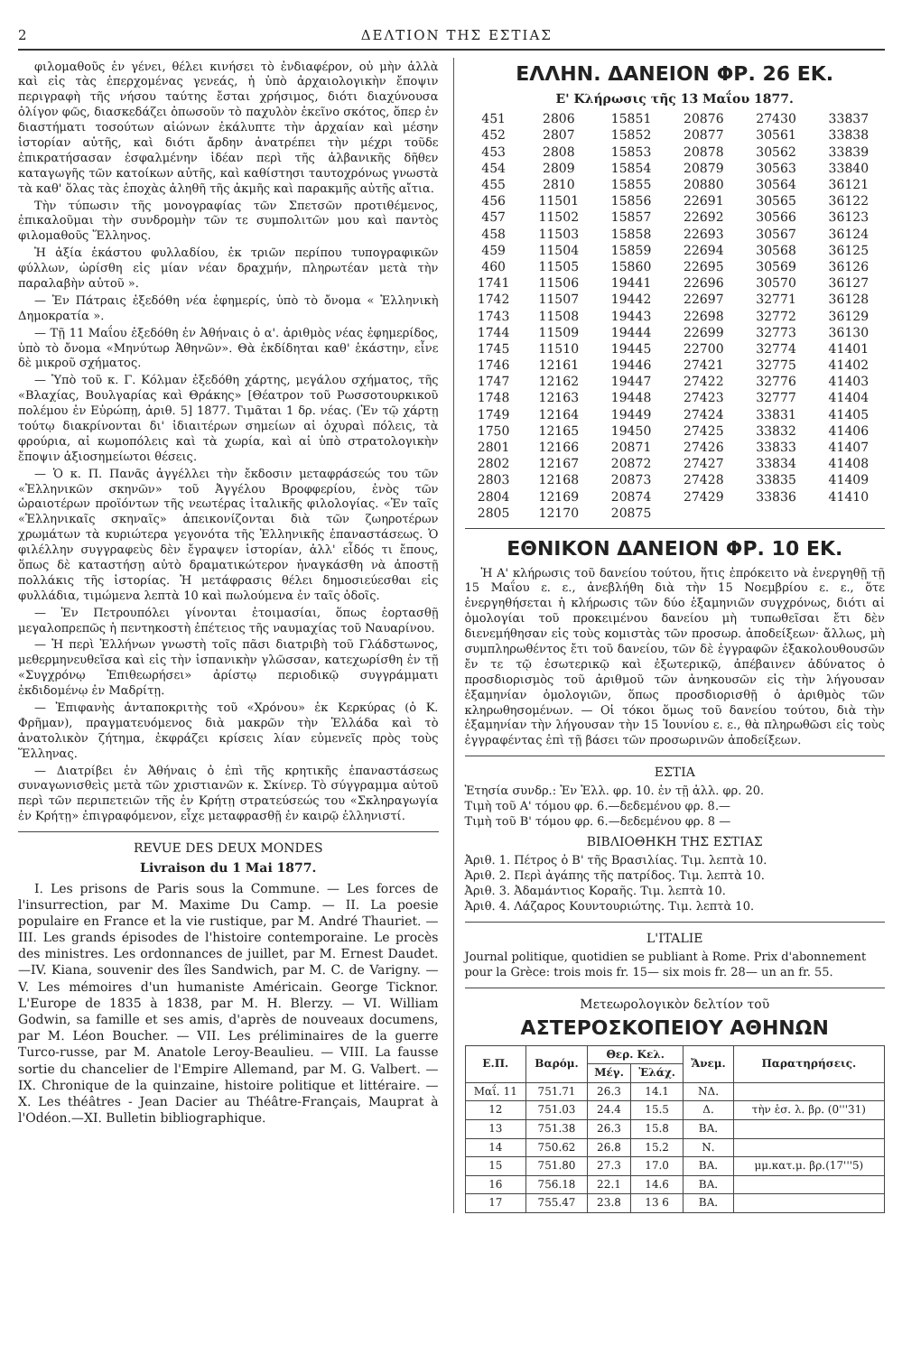2 ΔΕΛΤΙΟΝ ΤΗΣ ΕΣΤΙΑΣ
φιλομαθοῦς ἐν γένει, θέλει κινήσει τὸ ἐνδιαφέρον, οὐ μὴν ἀλλὰ καὶ εἰς τὰς ἐπερχομένας γενεάς, ἡ ὑπὸ ἀρχαιολογικὴν ἔποψιν περιγραφὴ τῆς νήσου ταύτης ἔσται χρήσιμος, διότι διαχύνουσα ὀλίγον φῶς, διασκεδάζει ὁπωσοῦν τὸ παχυλὸν ἐκεῖνο σκότος, ὅπερ ἐν διαστήματι τοσούτων αἰώνων ἐκάλυπτε τὴν ἀρχαίαν καὶ μέσην ἱστορίαν αὐτῆς, καὶ διότι ἄρδην ἀνατρέπει τὴν μέχρι τοῦδε ἐπικρατήσασαν ἐσφαλμένην ἰδέαν περὶ τῆς ἀλβανικῆς δῆθεν καταγωγῆς τῶν κατοίκων αὐτῆς, καὶ καθίστησι ταυτοχρόνως γνωστὰ τὰ καθ' ὅλας τὰς ἐποχὰς ἀληθῆ τῆς ἀκμῆς καὶ παρακμῆς αὐτῆς αἴτια.
Τὴν τύπωσιν τῆς μονογραφίας τῶν Σπετσῶν προτιθέμενος, ἐπικαλοῦμαι τὴν συνδρομὴν τῶν τε συμπολιτῶν μου καὶ παντὸς φιλομαθοῦς Ἕλληνος.
Ἡ ἀξία ἑκάστου φυλλαδίου, ἐκ τριῶν περίπου τυπογραφικῶν φύλλων, ὡρίσθη εἰς μίαν νέαν δραχμήν, πληρωτέαν μετὰ τὴν παραλαβὴν αὐτοῦ ».
— Ἐν Πάτραις ἐξεδόθη νέα ἐφημερίς, ὑπὸ τὸ ὄνομα « Ἑλληνικὴ Δημοκρατία ».
— Τῇ 11 Μαΐου ἐξεδόθη ἐν Ἀθήναις ὁ α'. ἀριθμὸς νέας ἐφημερίδος, ὑπὸ τὸ ὄνομα «Μηνύτωρ Ἀθηνῶν». Θὰ ἐκδίδηται καθ' ἑκάστην, εἶνε δὲ μικροῦ σχήματος.
— Ὑπὸ τοῦ κ. Γ. Κόλμαν ἐξεδόθη χάρτης, μεγάλου σχήματος, τῆς «Βλαχίας, Βουλγαρίας καὶ Θράκης» [Θέατρον τοῦ Ρωσσοτουρκικοῦ πολέμου ἐν Εὐρώπῃ, ἀριθ. 5] 1877. Τιμᾶται 1 δρ. νέας. (Ἐν τῷ χάρτῃ τούτῳ διακρίνονται δι' ἰδιαιτέρων σημείων αἱ ὀχυραὶ πόλεις, τὰ φρούρια, αἱ κωμοπόλεις καὶ τὰ χωρία, καὶ αἱ ὑπὸ στρατολογικὴν ἔποψιν ἀξιοσημείωτοι θέσεις.
— Ὁ κ. Π. Πανᾶς ἀγγέλλει τὴν ἔκδοσιν μεταφράσεώς του τῶν «Ἑλληνικῶν σκηνῶν» τοῦ Ἀγγέλου Βροφφερίου, ἑνὸς τῶν ὡραιοτέρων προϊόντων τῆς νεωτέρας ἰταλικῆς φιλολογίας. «Ἐν ταῖς «Ἑλληνικαῖς σκηναῖς» ἀπεικονίζονται διὰ τῶν ζωηροτέρων χρωμάτων τὰ κυριώτερα γεγονότα τῆς Ἑλληνικῆς ἐπαναστάσεως. Ὁ φιλέλλην συγγραφεὺς δὲν ἔγραψεν ἱστορίαν, ἀλλ' εἶδός τι ἔπους, ὅπως δὲ καταστήσῃ αὐτὸ δραματικώτερον ἠναγκάσθη νὰ ἀποστῇ πολλάκις τῆς ἱστορίας. Ἡ μετάφρασις θέλει δημοσιεύεσθαι εἰς φυλλάδια, τιμώμενα λεπτὰ 10 καὶ πωλούμενα ἐν ταῖς ὁδοῖς.
— Ἐν Πετρουπόλει γίνονται ἑτοιμασίαι, ὅπως ἑορτασθῇ μεγαλοπρεπῶς ἡ πεντηκοστὴ ἐπέτειος τῆς ναυμαχίας τοῦ Ναυαρίνου.
— Ἡ περὶ Ἑλλήνων γνωστὴ τοῖς πᾶσι διατριβὴ τοῦ Γλάδστωνος, μεθερμηνευθεῖσα καὶ εἰς τὴν ἰσπανικὴν γλῶσσαν, κατεχωρίσθη ἐν τῇ «Συγχρόνῳ Ἐπιθεωρήσει» ἀρίστῳ περιοδικῷ συγγράμματι ἐκδιδομένῳ ἐν Μαδρίτῃ.
— Ἐπιφανὴς ἀνταποκριτὴς τοῦ «Χρόνου» ἐκ Κερκύρας (ὁ Κ. Φρῆμαν), πραγματευόμενος διὰ μακρῶν τὴν Ἑλλάδα καὶ τὸ ἀνατολικὸν ζήτημα, ἐκφράζει κρίσεις λίαν εὐμενεῖς πρὸς τοὺς Ἕλληνας.
— Διατρίβει ἐν Ἀθήναις ὁ ἐπὶ τῆς κρητικῆς ἐπαναστάσεως συναγωνισθεὶς μετὰ τῶν χριστιανῶν κ. Σκίνερ. Τὸ σύγγραμμα αὐτοῦ περὶ τῶν περιπετειῶν τῆς ἐν Κρήτῃ στρατεύσεώς του «Σκληραγωγία ἐν Κρήτῃ» ἐπιγραφόμενον, εἶχε μεταφρασθῇ ἐν καιρῷ ἑλληνιστί.
REVUE DES DEUX MONDES
Livraison du 1 Mai 1877.
I. Les prisons de Paris sous la Commune. — Les forces de l'insurrection, par M. Maxime Du Camp. — II. La poesie populaire en France et la vie rustique, par M. André Thauriet. — III. Les grands épisodes de l'histoire contemporaine. Le procès des ministres. Les ordonnances de juillet, par M. Ernest Daudet.—IV. Kiana, souvenir des îles Sandwich, par M. C. de Varigny. — V. Les mémoires d'un humaniste Américain. George Ticknor. L'Europe de 1835 à 1838, par M. H. Blerzy. — VI. William Godwin, sa famille et ses amis, d'après de nouveaux documens, par M. Léon Boucher. — VII. Les préliminaires de la guerre Turco-russe, par M. Anatole Leroy-Beaulieu. — VIII. La fausse sortie du chancelier de l'Empire Allemand, par M. G. Valbert. — IX. Chronique de la quinzaine, histoire politique et littéraire. — X. Les théâtres - Jean Dacier au Théâtre-Français, Mauprat à l'Odéon.—XI. Bulletin bibliographique.
ΕΛΛΗΝ. ΔΑΝΕΙΟΝ ΦΡ. 26 ΕΚ.
Ε' Κλήρωσις τῆς 13 Μαΐου 1877.
| 451 | 2806 | 15851 | 20876 | 27430 | 33837 |
| 452 | 2807 | 15852 | 20877 | 30561 | 33838 |
| 453 | 2808 | 15853 | 20878 | 30562 | 33839 |
| 454 | 2809 | 15854 | 20879 | 30563 | 33840 |
| 455 | 2810 | 15855 | 20880 | 30564 | 36121 |
| 456 | 11501 | 15856 | 22691 | 30565 | 36122 |
| 457 | 11502 | 15857 | 22692 | 30566 | 36123 |
| 458 | 11503 | 15858 | 22693 | 30567 | 36124 |
| 459 | 11504 | 15859 | 22694 | 30568 | 36125 |
| 460 | 11505 | 15860 | 22695 | 30569 | 36126 |
| 1741 | 11506 | 19441 | 22696 | 30570 | 36127 |
| 1742 | 11507 | 19442 | 22697 | 32771 | 36128 |
| 1743 | 11508 | 19443 | 22698 | 32772 | 36129 |
| 1744 | 11509 | 19444 | 22699 | 32773 | 36130 |
| 1745 | 11510 | 19445 | 22700 | 32774 | 41401 |
| 1746 | 12161 | 19446 | 27421 | 32775 | 41402 |
| 1747 | 12162 | 19447 | 27422 | 32776 | 41403 |
| 1748 | 12163 | 19448 | 27423 | 32777 | 41404 |
| 1749 | 12164 | 19449 | 27424 | 33831 | 41405 |
| 1750 | 12165 | 19450 | 27425 | 33832 | 41406 |
| 2801 | 12166 | 20871 | 27426 | 33833 | 41407 |
| 2802 | 12167 | 20872 | 27427 | 33834 | 41408 |
| 2803 | 12168 | 20873 | 27428 | 33835 | 41409 |
| 2804 | 12169 | 20874 | 27429 | 33836 | 41410 |
| 2805 | 12170 | 20875 | | | |
ΕΘΝΙΚΟΝ ΔΑΝΕΙΟΝ ΦΡ. 10 ΕΚ.
Ἡ Α' κλήρωσις τοῦ δανείου τούτου, ἥτις ἐπρόκειτο νὰ ἐνεργηθῇ τῇ 15 Μαΐου ε. ε., ἀνεβλήθη διὰ τὴν 15 Νοεμβρίου ε. ε., ὅτε ἐνεργηθήσεται ἡ κλήρωσις τῶν δύο ἑξαμηνιῶν συγχρόνως, διότι αἱ ὁμολογίαι τοῦ προκειμένου δανείου μὴ τυπωθεῖσαι ἔτι δὲν διενεμήθησαν εἰς τοὺς κομιστὰς τῶν προσωρ. ἀποδείξεων· ἄλλως, μὴ συμπληρωθέντος ἔτι τοῦ δανείου, τῶν δὲ ἐγγραφῶν ἐξακολουθουσῶν ἔν τε τῷ ἐσωτερικῷ καὶ ἐξωτερικῷ, ἀπέβαινεν ἀδύνατος ὁ προσδιορισμὸς τοῦ ἀριθμοῦ τῶν ἀνηκουσῶν εἰς τὴν λήγουσαν ἑξαμηνίαν ὁμολογιῶν, ὅπως προσδιορισθῇ ὁ ἀριθμὸς τῶν κληρωθησομένων. — Οἱ τόκοι ὅμως τοῦ δανείου τούτου, διὰ τὴν ἑξαμηνίαν τὴν λήγουσαν τὴν 15 Ἰουνίου ε. ε., θὰ πληρωθῶσι εἰς τοὺς ἐγγραφέντας ἐπὶ τῇ βάσει τῶν προσωρινῶν ἀποδείξεων.
ΕΣΤΙΑ
Ἐτησία συνδρ.: Ἐν Ἑλλ. φρ. 10. ἐν τῇ ἀλλ. φρ. 20.
Τιμὴ τοῦ Α' τόμου φρ. 6.—δεδεμένου φρ. 8.—
Τιμὴ τοῦ Β' τόμου φρ. 6.—δεδεμένου φρ. 8 —
ΒΙΒΛΙΟΘΗΚΗ ΤΗΣ ΕΣΤΙΑΣ
Ἀριθ. 1. Πέτρος ὁ Β' τῆς Βρασιλίας. Τιμ. λεπτὰ 10.
Ἀριθ. 2. Περὶ ἀγάπης τῆς πατρίδος. Τιμ. λεπτὰ 10.
Ἀριθ. 3. Ἀδαμάντιος Κοραῆς. Τιμ. λεπτὰ 10.
Ἀριθ. 4. Λάζαρος Κουντουριώτης. Τιμ. λεπτὰ 10.
L'ITALIE
Journal politique, quotidien se publiant à Rome. Prix d'abonnement pour la Grèce: trois mois fr. 15— six mois fr. 28— un an fr. 55.
Μετεωρολογικὸν δελτίον τοῦ
ΑΣΤΕΡΟΣΚΟΠΕΙΟΥ ΑΘΗΝΩΝ
| Ε.Π. | Βαρόμ. | Θερ. Κελ. | | Ἄνεμ. | Παρατηρήσεις. |
| --- | --- | --- | --- | --- | --- |
| | | Μέγ. | Ἐλάχ. | | |
| Μαΐ. 11 | 751.71 | 26.3 | 14.1 | ΝΔ. | |
| 12 | 751.03 | 24.4 | 15.5 | Δ. | τὴν ἑσ. λ. βρ. (0'''31) |
| 13 | 751.38 | 26.3 | 15.8 | ΒΑ. | |
| 14 | 750.62 | 26.8 | 15.2 | Ν. | |
| 15 | 751.80 | 27.3 | 17.0 | ΒΑ. | μμ.κατ.μ. βρ.(17'''5) |
| 16 | 756.18 | 22.1 | 14.6 | ΒΑ. | |
| 17 | 755.47 | 23.8 | 13 6 | ΒΑ. | |